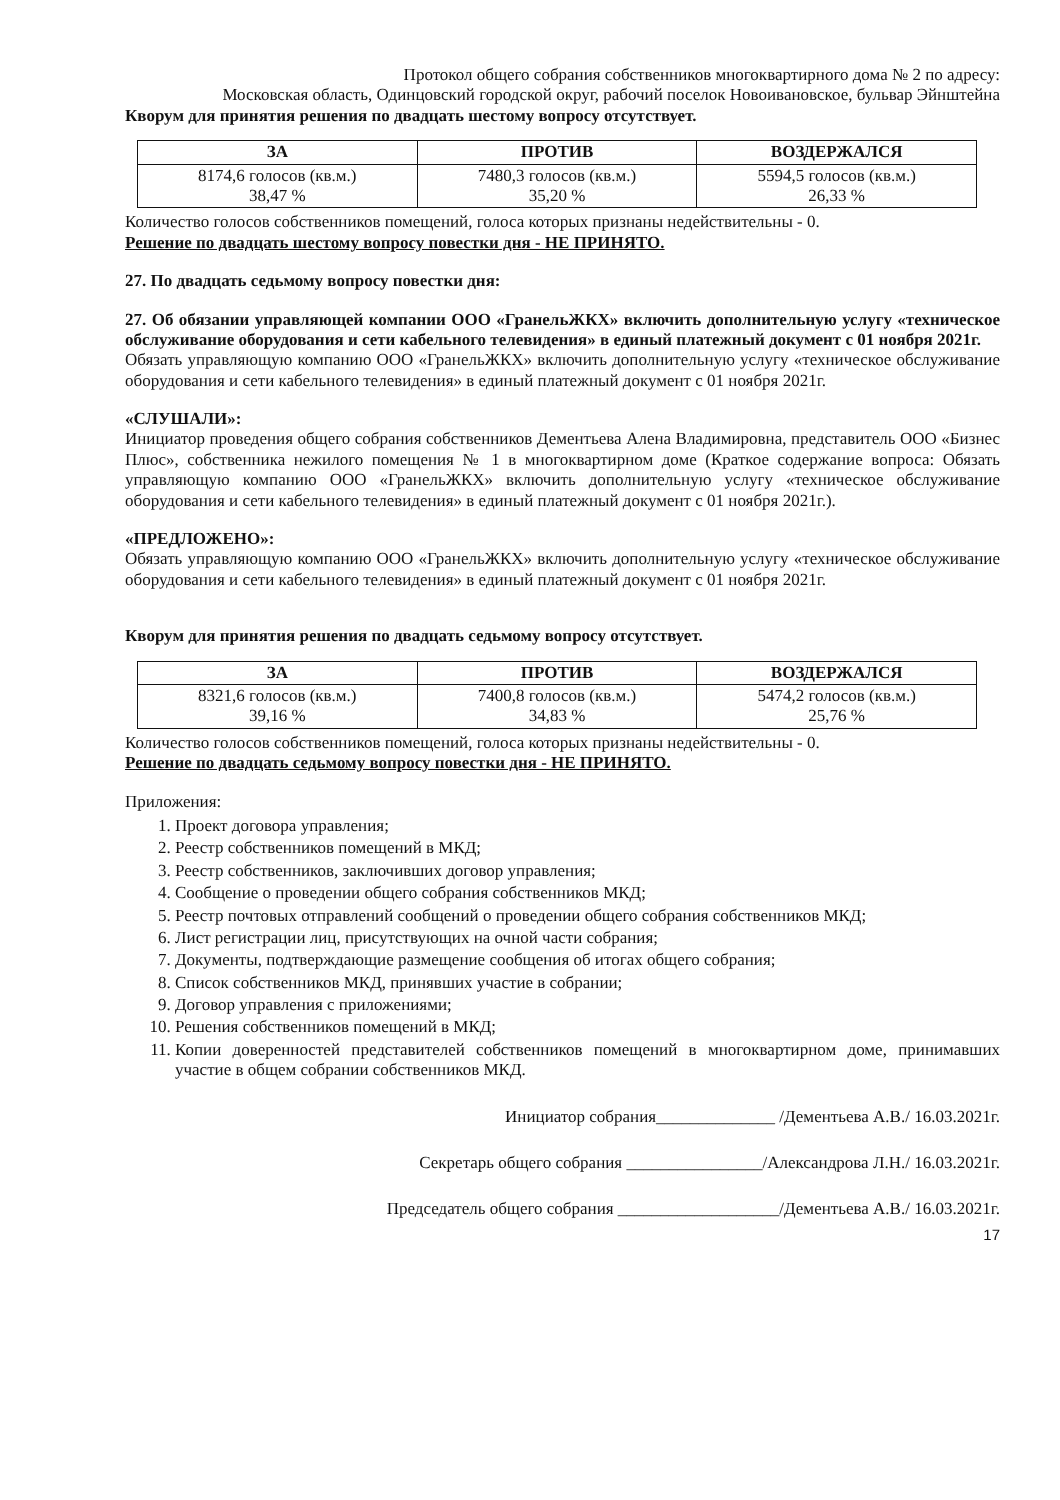Протокол общего собрания собственников многоквартирного дома № 2 по адресу:
Московская область, Одинцовский городской округ, рабочий поселок Новоивановское, бульвар Эйнштейна
Кворум для принятия решения по двадцать шестому вопросу отсутствует.
| ЗА | ПРОТИВ | ВОЗДЕРЖАЛСЯ |
| --- | --- | --- |
| 8174,6 голосов (кв.м.) 38,47 % | 7480,3 голосов (кв.м.) 35,20 % | 5594,5 голосов (кв.м.) 26,33 % |
Количество голосов собственников помещений, голоса которых признаны недействительны - 0.
Решение по двадцать шестому вопросу повестки дня - НЕ ПРИНЯТО.
27. По двадцать седьмому вопросу повестки дня:
27. Об обязании управляющей компании ООО «ГранельЖКХ» включить дополнительную услугу «техническое обслуживание оборудования и сети кабельного телевидения» в единый платежный документ с 01 ноября 2021г.
Обязать управляющую компанию ООО «ГранельЖКХ» включить дополнительную услугу «техническое обслуживание оборудования и сети кабельного телевидения» в единый платежный документ с 01 ноября 2021г.
«СЛУШАЛИ»:
Инициатор проведения общего собрания собственников Дементьева Алена Владимировна, представитель ООО «Бизнес Плюс», собственника нежилого помещения № 1 в многоквартирном доме (Краткое содержание вопроса: Обязать управляющую компанию ООО «ГранельЖКХ» включить дополнительную услугу «техническое обслуживание оборудования и сети кабельного телевидения» в единый платежный документ с 01 ноября 2021г.).
«ПРЕДЛОЖЕНО»:
Обязать управляющую компанию ООО «ГранельЖКХ» включить дополнительную услугу «техническое обслуживание оборудования и сети кабельного телевидения» в единый платежный документ с 01 ноября 2021г.
Кворум для принятия решения по двадцать седьмому вопросу отсутствует.
| ЗА | ПРОТИВ | ВОЗДЕРЖАЛСЯ |
| --- | --- | --- |
| 8321,6 голосов (кв.м.) 39,16 % | 7400,8 голосов (кв.м.) 34,83 % | 5474,2 голосов (кв.м.) 25,76 % |
Количество голосов собственников помещений, голоса которых признаны недействительны - 0.
Решение по двадцать седьмому вопросу повестки дня - НЕ ПРИНЯТО.
Приложения:
1. Проект договора управления;
2. Реестр собственников помещений в МКД;
3. Реестр собственников, заключивших договор управления;
4. Сообщение о проведении общего собрания собственников МКД;
5. Реестр почтовых отправлений сообщений о проведении общего собрания собственников МКД;
6. Лист регистрации лиц, присутствующих на очной части собрания;
7. Документы, подтверждающие размещение сообщения об итогах общего собрания;
8. Список собственников МКД, принявших участие в собрании;
9. Договор управления с приложениями;
10. Решения собственников помещений в МКД;
11. Копии доверенностей представителей собственников помещений в многоквартирном доме, принимавших участие в общем собрании собственников МКД.
Инициатор собрания______________ /Дементьева А.В./ 16.03.2021г.
Секретарь общего собрания ________________/Александрова Л.Н./ 16.03.2021г.
Председатель общего собрания ___________________/Дементьева А.В./ 16.03.2021г.
17